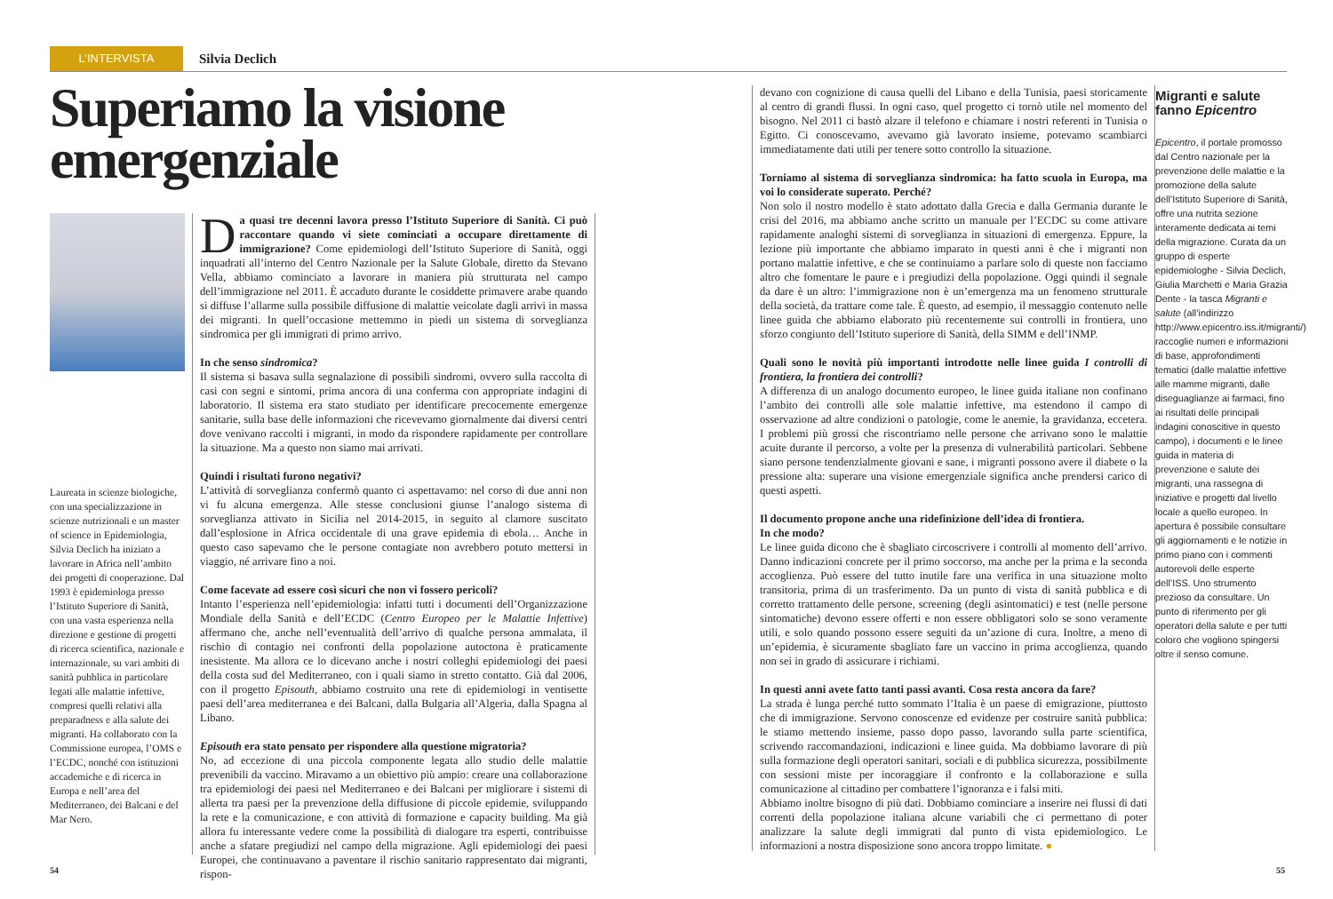L’INTERVISTA Silvia Declich
Superiamo la visione emergenziale
Laureata in scienze biologiche, con una specializzazione in scienze nutrizionali e un master of science in Epidemiologia, Silvia Declich ha iniziato a lavorare in Africa nell’ambito dei progetti di cooperazione. Dal 1993 è epidemiologa presso l’Istituto Superiore di Sanità, con una vasta esperienza nella direzione e gestione di progetti di ricerca scientifica, nazionale e internazionale, su vari ambiti di sanità pubblica in particolare legati alle malattie infettive, compresi quelli relativi alla preparadness e alla salute dei migranti. Ha collaborato con la Commissione europea, l’OMS e l’ECDC, nonché con istituzioni accademiche e di ricerca in Europa e nell’area del Mediterraneo, dei Balcani e del Mar Nero.
Da quasi tre decenni lavora presso l’Istituto Superiore di Sanità. Ci può raccontare quando vi siete cominciati a occupare direttamente di immigrazione? Come epidemiologi dell’Istituto Superiore di Sanità, oggi inquadrati all’interno del Centro Nazionale per la Salute Globale, diretto da Stevano Vella, abbiamo cominciato a lavorare in maniera più strutturata nel campo dell’immigrazione nel 2011. È accaduto durante le cosiddette primavere arabe quando si diffuse l’allarme sulla possibile diffusione di malattie veicolate dagli arrivi in massa dei migranti. In quell’occasione mettemmo in piedi un sistema di sorveglianza sindromica per gli immigrati di primo arrivo.
In che senso sindromica?
Il sistema si basava sulla segnalazione di possibili sindromi, ovvero sulla raccolta di casi con segni e sintomi, prima ancora di una conferma con appropriate indagini di laboratorio. Il sistema era stato studiato per identificare precocemente emergenze sanitarie, sulla base delle informazioni che ricevevamo giornalmente dai diversi centri dove venivano raccolti i migranti, in modo da rispondere rapidamente per controllare la situazione. Ma a questo non siamo mai arrivati.
Quindi i risultati furono negativi?
L’attività di sorveglianza confermò quanto ci aspettavamo: nel corso di due anni non vi fu alcuna emergenza. Alle stesse conclusioni giunse l’analogo sistema di sorveglianza attivato in Sicilia nel 2014-2015, in seguito al clamore suscitato dall’esplosione in Africa occidentale di una grave epidemia di ebola… Anche in questo caso sapevamo che le persone contagiate non avrebbero potuto mettersi in viaggio, né arrivare fino a noi.
Come facevate ad essere così sicuri che non vi fossero pericoli?
Intanto l’esperienza nell’epidemiologia: infatti tutti i documenti dell’Organizzazione Mondiale della Sanità e dell’ECDC (Centro Europeo per le Malattie Infettive) affermano che, anche nell’eventualità dell’arrivo di qualche persona ammalata, il rischio di contagio nei confronti della popolazione autoctona è praticamente inesistente. Ma allora ce lo dicevano anche i nostri colleghi epidemiologi dei paesi della costa sud del Mediterraneo, con i quali siamo in stretto contatto. Già dal 2006, con il progetto Episouth, abbiamo costruito una rete di epidemiologi in ventisette paesi dell’area mediterranea e dei Balcani, dalla Bulgaria all’Algeria, dalla Spagna al Libano.
Episouth era stato pensato per rispondere alla questione migratoria?
No, ad eccezione di una piccola componente legata allo studio delle malattie prevenibili da vaccino. Miravamo a un obiettivo più ampio: creare una collaborazione tra epidemiologi dei paesi nel Mediterraneo e dei Balcani per migliorare i sistemi di allerta tra paesi per la prevenzione della diffusione di piccole epidemie, sviluppando la rete e la comunicazione, e con attività di formazione e capacity building. Ma già allora fu interessante vedere come la possibilità di dialogare tra esperti, contribuisse anche a sfatare pregiudizi nel campo della migrazione. Agli epidemiologi dei paesi Europei, che continuavano a paventare il rischio sanitario rappresentato dai migranti, rispon-
devano con cognizione di causa quelli del Libano e della Tunisia, paesi storicamente al centro di grandi flussi. In ogni caso, quel progetto ci tornò utile nel momento del bisogno. Nel 2011 ci bastò alzare il telefono e chiamare i nostri referenti in Tunisia o Egitto. Ci conoscevamo, avevamo già lavorato insieme, potevamo scambiarci immediatamente dati utili per tenere sotto controllo la situazione.
Torniamo al sistema di sorveglianza sindromica: ha fatto scuola in Europa, ma voi lo considerate superato. Perché?
Non solo il nostro modello è stato adottato dalla Grecia e dalla Germania durante le crisi del 2016, ma abbiamo anche scritto un manuale per l’ECDC su come attivare rapidamente analoghi sistemi di sorveglianza in situazioni di emergenza. Eppure, la lezione più importante che abbiamo imparato in questi anni è che i migranti non portano malattie infettive, e che se continuiamo a parlare solo di queste non facciamo altro che fomentare le paure e i pregiudizi della popolazione. Oggi quindi il segnale da dare è un altro: l’immigrazione non è un’emergenza ma un fenomeno strutturale della società, da trattare come tale. È questo, ad esempio, il messaggio contenuto nelle linee guida che abbiamo elaborato più recentemente sui controlli in frontiera, uno sforzo congiunto dell’Istituto superiore di Sanità, della SIMM e dell’INMP.
Quali sono le novità più importanti introdotte nelle linee guida I controlli di frontiera, la frontiera dei controlli?
A differenza di un analogo documento europeo, le linee guida italiane non confinano l’ambito dei controlli alle sole malattie infettive, ma estendono il campo di osservazione ad altre condizioni o patologie, come le anemie, la gravidanza, eccetera. I problemi più grossi che riscontriamo nelle persone che arrivano sono le malattie acuite durante il percorso, a volte per la presenza di vulnerabilità particolari. Sebbene siano persone tendenzialmente giovani e sane, i migranti possono avere il diabete o la pressione alta: superare una visione emergenziale significa anche prendersi carico di questi aspetti.
Il documento propone anche una ridefinizione dell’idea di frontiera.
In che modo?
Le linee guida dicono che è sbagliato circoscrivere i controlli al momento dell’arrivo. Danno indicazioni concrete per il primo soccorso, ma anche per la prima e la seconda accoglienza. Può essere del tutto inutile fare una verifica in una situazione molto transitoria, prima di un trasferimento. Da un punto di vista di sanità pubblica e di corretto trattamento delle persone, screening (degli asintomatici) e test (nelle persone sintomatiche) devono essere offerti e non essere obbligatori solo se sono veramente utili, e solo quando possono essere seguiti da un’azione di cura. Inoltre, a meno di un’epidemia, è sicuramente sbagliato fare un vaccino in prima accoglienza, quando non sei in grado di assicurare i richiami.
In questi anni avete fatto tanti passi avanti. Cosa resta ancora da fare?
La strada è lunga perché tutto sommato l’Italia è un paese di emigrazione, piuttosto che di immigrazione. Servono conoscenze ed evidenze per costruire sanità pubblica: le stiamo mettendo insieme, passo dopo passo, lavorando sulla parte scientifica, scrivendo raccomandazioni, indicazioni e linee guida. Ma dobbiamo lavorare di più sulla formazione degli operatori sanitari, sociali e di pubblica sicurezza, possibilmente con sessioni miste per incoraggiare il confronto e la collaborazione e sulla comunicazione al cittadino per combattere l’ignoranza e i falsi miti.
Abbiamo inoltre bisogno di più dati. Dobbiamo cominciare a inserire nei flussi di dati correnti della popolazione italiana alcune variabili che ci permettano di poter analizzare la salute degli immigrati dal punto di vista epidemiologico. Le informazioni a nostra disposizione sono ancora troppo limitate. ●
Migranti e salute fanno Epicentro
Epicentro, il portale promosso dal Centro nazionale per la prevenzione delle malattie e la promozione della salute dell’Istituto Superiore di Sanità, offre una nutrita sezione interamente dedicata ai temi della migrazione. Curata da un gruppo di esperte epidemiologhe - Silvia Declich, Giulia Marchetti e Maria Grazia Dente - la tasca Migranti e salute (all’indirizzo http://www.epicentro.iss.it/migranti/) raccoglie numeri e informazioni di base, approfondimenti tematici (dalle malattie infettive alle mamme migranti, dalle diseguaglianze ai farmaci, fino ai risultati delle principali indagini conoscitive in questo campo), i documenti e le linee guida in materia di prevenzione e salute dei migranti, una rassegna di iniziative e progetti dal livello locale a quello europeo. In apertura è possibile consultare gli aggiornamenti e le notizie in primo piano con i commenti autorevoli delle esperte dell’ISS. Uno strumento prezioso da consultare. Un punto di riferimento per gli operatori della salute e per tutti coloro che vogliono spingersi oltre il senso comune.
54 55